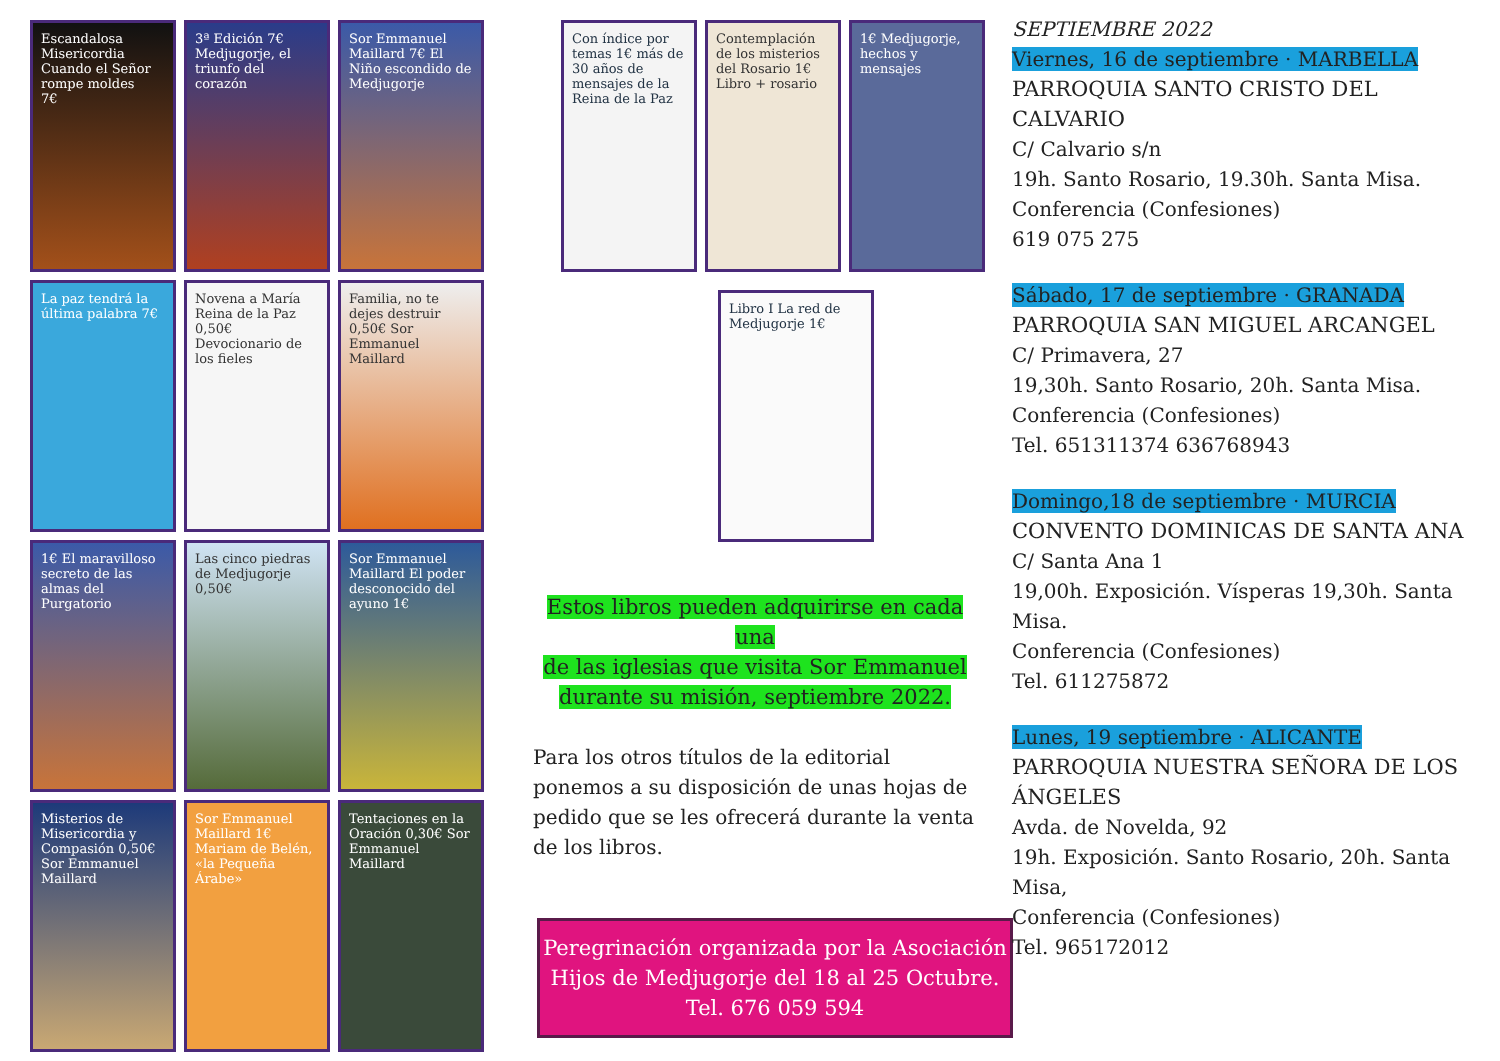Escandalosa Misericordia
Cuando el Señor rompe moldes
7€
3ª Edición 7€ Medjugorje, el triunfo del corazón
Sor Emmanuel Maillard 7€ El Niño escondido de Medjugorje
La paz tendrá la última palabra 7€
Novena a María Reina de la Paz 0,50€ Devocionario de los fieles
Familia, no te dejes destruir 0,50€ Sor Emmanuel Maillard
1€ El maravilloso secreto de las almas del Purgatorio
Las cinco piedras de Medjugorje 0,50€
Sor Emmanuel Maillard El poder desconocido del ayuno 1€
Misterios de Misericordia y Compasión 0,50€ Sor Emmanuel Maillard
Sor Emmanuel Maillard 1€ Mariam de Belén, «la Pequeña Árabe»
Tentaciones en la Oración 0,30€ Sor Emmanuel Maillard
Con índice por temas 1€ más de 30 años de mensajes de la Reina de la Paz
Contemplación de los misterios del Rosario 1€ Libro + rosario
1€ Medjugorje, hechos y mensajes
Libro I La red de Medjugorje 1€
Estos libros pueden adquirirse en cada una
de las iglesias que visita Sor Emmanuel
durante su misión, septiembre 2022.
Para los otros títulos de la editorial ponemos a su disposición de unas hojas de pedido que se les ofrecerá durante la venta de los libros.
Peregrinación organizada por la Asociación
Hijos de Medjugorje del 18 al 25 Octubre.
Tel. 676 059 594
SEPTIEMBRE 2022
Viernes, 16 de septiembre · MARBELLA
PARROQUIA SANTO CRISTO DEL CALVARIO
C/ Calvario s/n
19h. Santo Rosario, 19.30h. Santa Misa.
Conferencia (Confesiones)
619 075 275
Sábado, 17 de septiembre · GRANADA
PARROQUIA SAN MIGUEL ARCANGEL
C/ Primavera, 27
19,30h. Santo Rosario, 20h. Santa Misa.
Conferencia (Confesiones)
Tel. 651311374 636768943
Domingo,18 de septiembre · MURCIA
CONVENTO DOMINICAS DE SANTA ANA
C/ Santa Ana 1
19,00h. Exposición. Vísperas 19,30h. Santa Misa.
Conferencia (Confesiones)
Tel. 611275872
Lunes, 19 septiembre · ALICANTE
PARROQUIA NUESTRA SEÑORA DE LOS ÁNGELES
Avda. de Novelda, 92
19h. Exposición. Santo Rosario, 20h. Santa Misa,
Conferencia (Confesiones)
Tel. 965172012